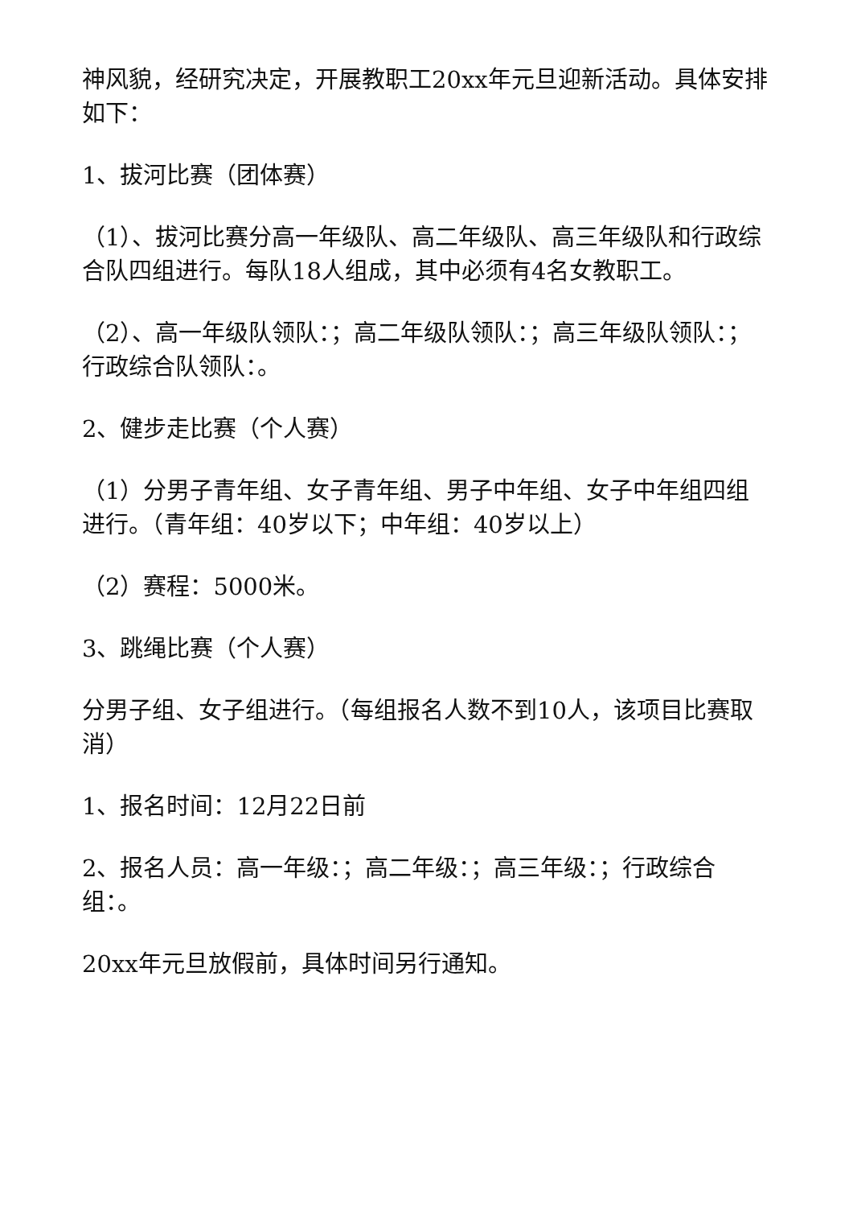神风貌，经研究决定，开展教职工20xx年元旦迎新活动。具体安排如下：
1、拔河比赛（团体赛）
（1）、拔河比赛分高一年级队、高二年级队、高三年级队和行政综合队四组进行。每队18人组成，其中必须有4名女教职工。
（2）、高一年级队领队：；高二年级队领队：；高三年级队领队：；行政综合队领队：。
2、健步走比赛（个人赛）
（1）分男子青年组、女子青年组、男子中年组、女子中年组四组进行。（青年组：40岁以下；中年组：40岁以上）
（2）赛程：5000米。
3、跳绳比赛（个人赛）
分男子组、女子组进行。（每组报名人数不到10人，该项目比赛取消）
1、报名时间：12月22日前
2、报名人员：高一年级：；高二年级：；高三年级：；行政综合组：。
20xx年元旦放假前，具体时间另行通知。